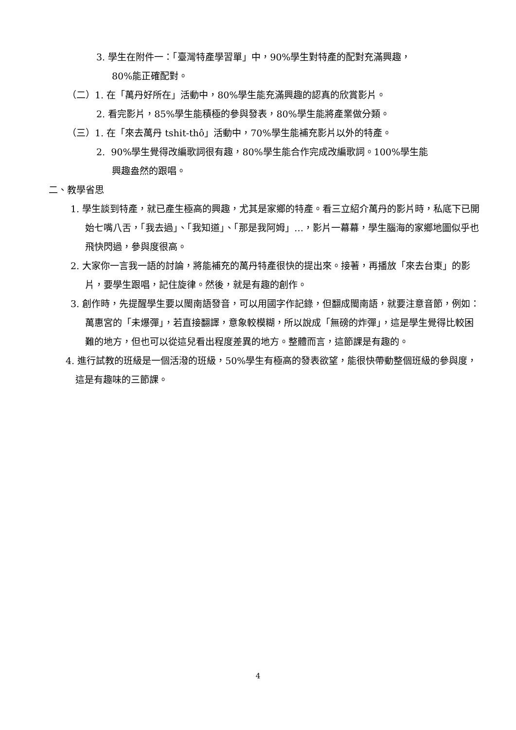3. 學生在附件一：「臺灣特產學習單」中，90%學生對特產的配對充滿興趣，
80%能正確配對。
（二）1. 在「萬丹好所在」活動中，80%學生能充滿興趣的認真的欣賞影片。
2. 看完影片，85%學生能積極的參與發表，80%學生能將產業做分類。
（三）1. 在「來去萬丹 tshit-thô」活動中，70%學生能補充影片以外的特產。
2. 90%學生覺得改編歌詞很有趣，80%學生能合作完成改編歌詞。100%學生能
興趣盎然的跟唱。
二、教學省思
1. 學生談到特產，就已產生極高的興趣，尤其是家鄉的特產。看三立紹介萬丹的影片時，私底下已開始七嘴八舌，「我去過」、「我知道」、「那是我阿姆」…，影片一幕幕，學生腦海的家鄉地圖似乎也飛快閃過，參與度很高。
2. 大家你一言我一語的討論，將能補充的萬丹特產很快的提出來。接著，再播放「來去台東」的影片，要學生跟唱，記住旋律。然後，就是有趣的創作。
3. 創作時，先提醒學生要以閩南語發音，可以用國字作記錄，但翻成閩南語，就要注意音節，例如：萬惠宮的「未爆彈」，若直接翻譯，意象較模糊，所以說成「無磅的炸彈」，這是學生覺得比較困難的地方，但也可以從這兒看出程度差異的地方。整體而言，這節課是有趣的。
4. 進行試教的班級是一個活潑的班級，50%學生有極高的發表欲望，能很快帶動整個班級的參與度，這是有趣味的三節課。
4